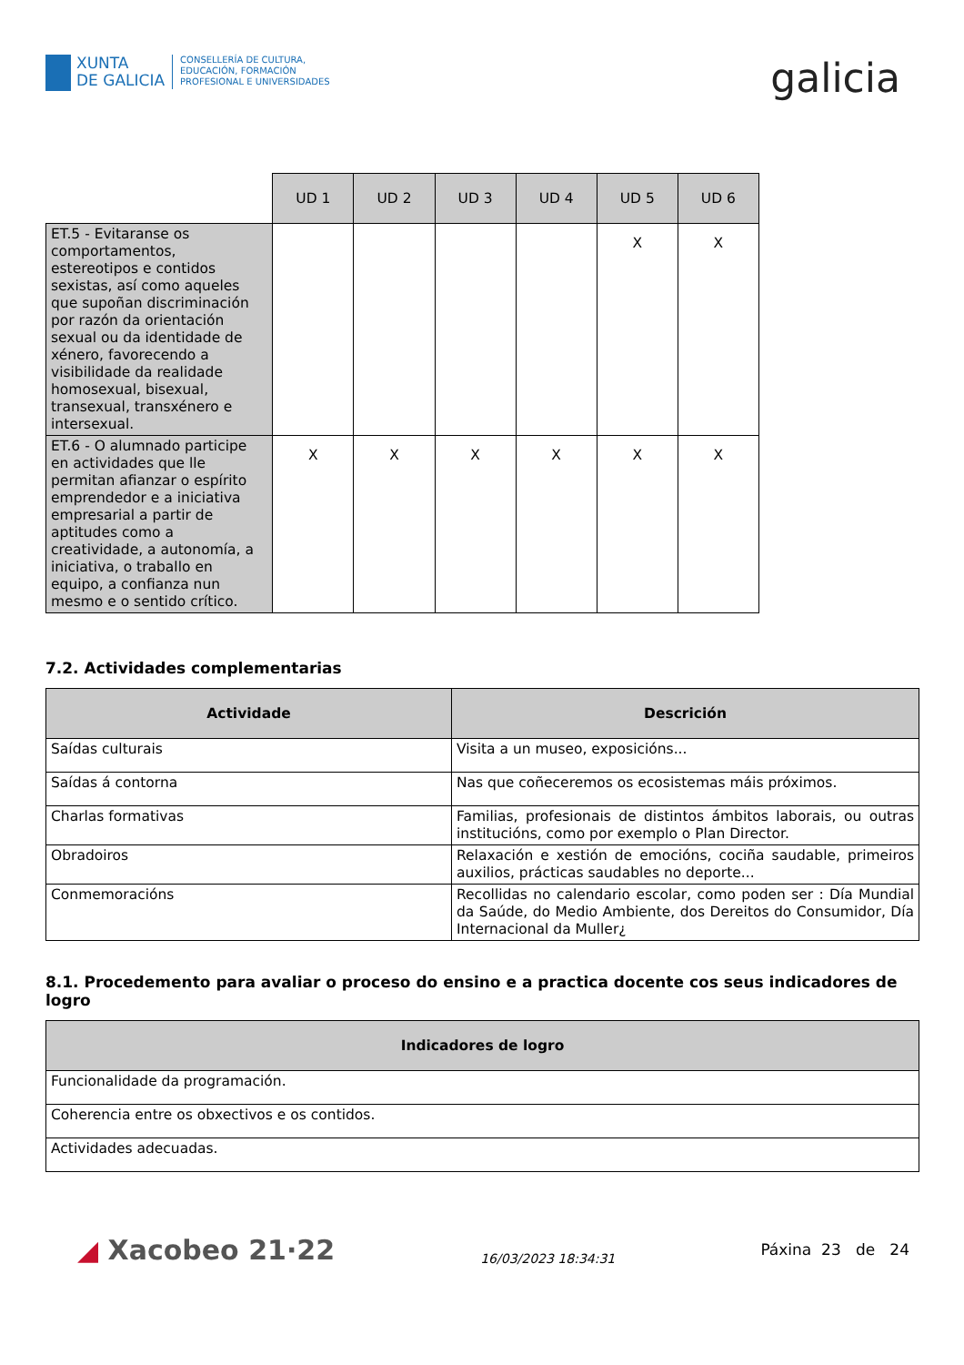XUNTA
DE GALICIA
CONSELLERÍA DE CULTURA,
EDUCACIÓN, FORMACIÓN
PROFESIONAL E UNIVERSIDADES
galicia
| | UD 1 | UD 2 | UD 3 | UD 4 | UD 5 | UD 6 |
| ET.5 - Evitaranse os comportamentos, estereotipos e contidos sexistas, así como aqueles que supoñan discriminación por razón da orientación sexual ou da identidade de xénero, favorecendo a visibilidade da realidade homosexual, bisexual, transexual, transxénero e intersexual. | | | | | X | X |
| ET.6 - O alumnado participe en actividades que lle permitan afianzar o espírito emprendedor e a iniciativa empresarial a partir de aptitudes como a creatividade, a autonomía, a iniciativa, o traballo en equipo, a confianza nun mesmo e o sentido crítico. | X | X | X | X | X | X |
7.2. Actividades complementarias
| Actividade | Descrición |
| --- | --- |
| Saídas culturais | Visita a un museo, exposicións... |
| Saídas á contorna | Nas que coñeceremos os ecosistemas máis próximos. |
| Charlas formativas | Familias, profesionais de distintos ámbitos laborais, ou outras institucións, como por exemplo o Plan Director. |
| Obradoiros | Relaxación e xestión de emocións, cociña saudable, primeiros auxilios, prácticas saudables no deporte... |
| Conmemoracións | Recollidas no calendario escolar, como poden ser : Día Mundial da Saúde, do Medio Ambiente, dos Dereitos do Consumidor, Día Internacional da Muller¿ |
8.1. Procedemento para avaliar o proceso do ensino e a practica docente cos seus indicadores de logro
| Indicadores de logro |
| --- |
| Funcionalidade da programación. |
| Coherencia entre os obxectivos e os contidos. |
| Actividades adecuadas. |
◢ Xacobeo 21·22
16/03/2023 18:34:31
Páxina 23 de 24